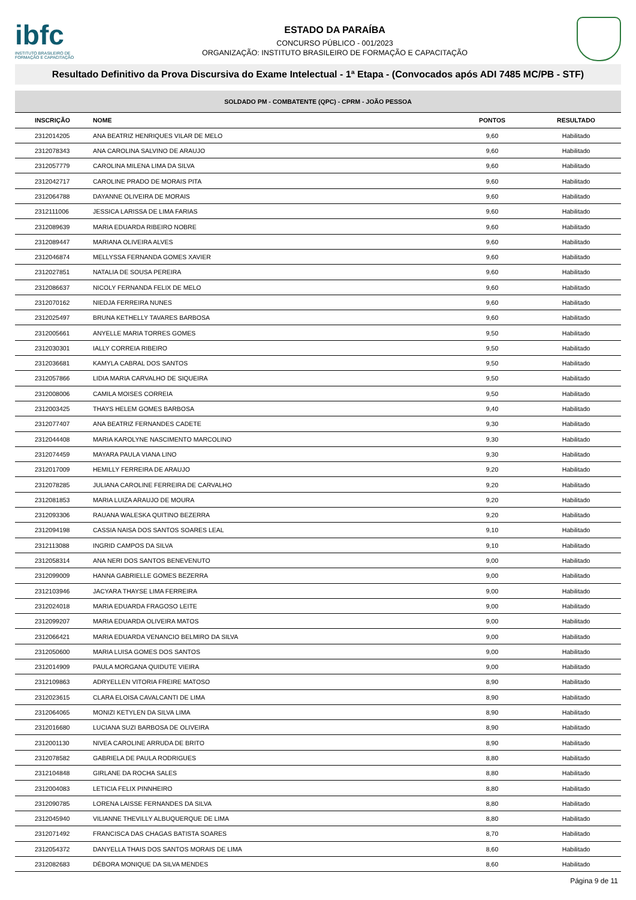ibfc
INSTITUTO BRASILEIRO DE FORMAÇÃO E CAPACITAÇÃO
ESTADO DA PARAÍBA
CONCURSO PÚBLICO - 001/2023
ORGANIZAÇÃO: INSTITUTO BRASILEIRO DE FORMAÇÃO E CAPACITAÇÃO
Resultado Definitivo da Prova Discursiva do Exame Intelectual - 1ª Etapa - (Convocados após ADI 7485 MC/PB - STF)
| SOLDADO PM - COMBATENTE (QPC) - CPRM - JOÃO PESSOA | | | |
| --- | --- | --- | --- |
| INSCRIÇÃO | NOME | PONTOS | RESULTADO |
| 2312014205 | ANA BEATRIZ HENRIQUES VILAR DE MELO | 9,60 | Habilitado |
| 2312078343 | ANA CAROLINA SALVINO DE ARAUJO | 9,60 | Habilitado |
| 2312057779 | CAROLINA MILENA LIMA DA SILVA | 9,60 | Habilitado |
| 2312042717 | CAROLINE PRADO DE MORAIS PITA | 9,60 | Habilitado |
| 2312064788 | DAYANNE OLIVEIRA DE MORAIS | 9,60 | Habilitado |
| 2312111006 | JESSICA LARISSA DE LIMA FARIAS | 9,60 | Habilitado |
| 2312089639 | MARIA EDUARDA RIBEIRO NOBRE | 9,60 | Habilitado |
| 2312089447 | MARIANA OLIVEIRA ALVES | 9,60 | Habilitado |
| 2312046874 | MELLYSSA FERNANDA GOMES XAVIER | 9,60 | Habilitado |
| 2312027851 | NATALIA DE SOUSA PEREIRA | 9,60 | Habilitado |
| 2312086637 | NICOLY FERNANDA FELIX DE MELO | 9,60 | Habilitado |
| 2312070162 | NIEDJA FERREIRA NUNES | 9,60 | Habilitado |
| 2312025497 | BRUNA KETHELLY TAVARES BARBOSA | 9,60 | Habilitado |
| 2312005661 | ANYELLE MARIA TORRES GOMES | 9,50 | Habilitado |
| 2312030301 | IALLY CORREIA RIBEIRO | 9,50 | Habilitado |
| 2312036681 | KAMYLA CABRAL DOS SANTOS | 9,50 | Habilitado |
| 2312057866 | LIDIA MARIA CARVALHO DE SIQUEIRA | 9,50 | Habilitado |
| 2312008006 | CAMILA MOISES CORREIA | 9,50 | Habilitado |
| 2312003425 | THAYS HELEM GOMES BARBOSA | 9,40 | Habilitado |
| 2312077407 | ANA BEATRIZ FERNANDES CADETE | 9,30 | Habilitado |
| 2312044408 | MARIA KAROLYNE NASCIMENTO MARCOLINO | 9,30 | Habilitado |
| 2312074459 | MAYARA PAULA VIANA LINO | 9,30 | Habilitado |
| 2312017009 | HEMILLY FERREIRA DE ARAUJO | 9,20 | Habilitado |
| 2312078285 | JULIANA CAROLINE FERREIRA DE CARVALHO | 9,20 | Habilitado |
| 2312081853 | MARIA LUIZA ARAUJO DE MOURA | 9,20 | Habilitado |
| 2312093306 | RAUANA WALESKA QUITINO BEZERRA | 9,20 | Habilitado |
| 2312094198 | CASSIA NAISA DOS SANTOS SOARES LEAL | 9,10 | Habilitado |
| 2312113088 | INGRID CAMPOS DA SILVA | 9,10 | Habilitado |
| 2312058314 | ANA NERI DOS SANTOS BENEVENUTO | 9,00 | Habilitado |
| 2312099009 | HANNA GABRIELLE GOMES BEZERRA | 9,00 | Habilitado |
| 2312103946 | JACYARA THAYSE LIMA FERREIRA | 9,00 | Habilitado |
| 2312024018 | MARIA EDUARDA FRAGOSO LEITE | 9,00 | Habilitado |
| 2312099207 | MARIA EDUARDA OLIVEIRA MATOS | 9,00 | Habilitado |
| 2312066421 | MARIA EDUARDA VENANCIO BELMIRO DA SILVA | 9,00 | Habilitado |
| 2312050600 | MARIA LUISA GOMES DOS SANTOS | 9,00 | Habilitado |
| 2312014909 | PAULA MORGANA QUIDUTE VIEIRA | 9,00 | Habilitado |
| 2312109863 | ADRYELLEN VITORIA FREIRE MATOSO | 8,90 | Habilitado |
| 2312023615 | CLARA ELOISA CAVALCANTI DE LIMA | 8,90 | Habilitado |
| 2312064065 | MONIZI KETYLEN DA SILVA LIMA | 8,90 | Habilitado |
| 2312016680 | LUCIANA SUZI BARBOSA DE OLIVEIRA | 8,90 | Habilitado |
| 2312001130 | NIVEA CAROLINE ARRUDA DE BRITO | 8,90 | Habilitado |
| 2312078582 | GABRIELA DE PAULA RODRIGUES | 8,80 | Habilitado |
| 2312104848 | GIRLANE DA ROCHA SALES | 8,80 | Habilitado |
| 2312004083 | LETICIA FELIX PINNHEIRO | 8,80 | Habilitado |
| 2312090785 | LORENA LAISSE FERNANDES DA SILVA | 8,80 | Habilitado |
| 2312045940 | VILIANNE THEVILLY ALBUQUERQUE DE LIMA | 8,80 | Habilitado |
| 2312071492 | FRANCISCA DAS CHAGAS BATISTA SOARES | 8,70 | Habilitado |
| 2312054372 | DANYELLA THAIS DOS SANTOS MORAIS DE LIMA | 8,60 | Habilitado |
| 2312082683 | DÉBORA MONIQUE DA SILVA MENDES | 8,60 | Habilitado |
Página 9 de 11